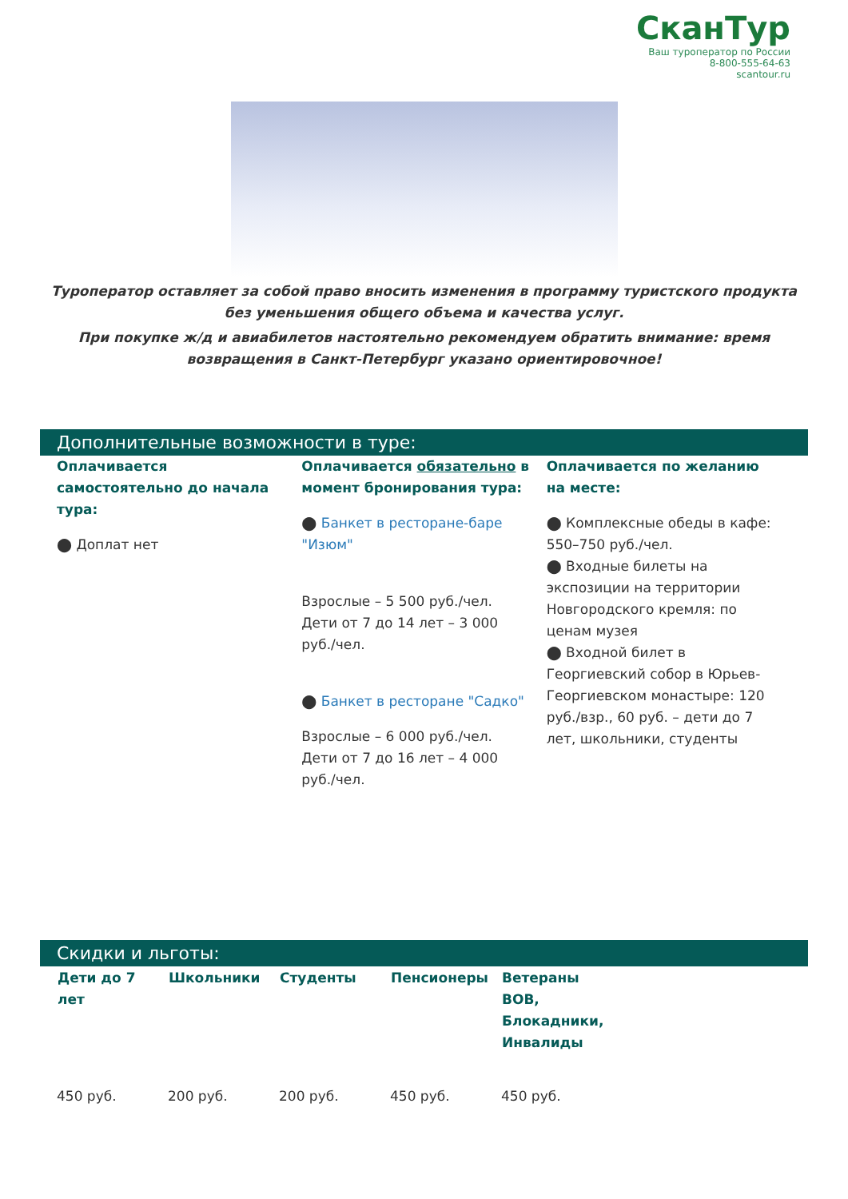СканТур
Ваш туроператор по России
8-800-555-64-63
scantour.ru
Туроператор оставляет за собой право вносить изменения в программу туристского продукта без уменьшения общего объема и качества услуг.
При покупке ж/д и авиабилетов настоятельно рекомендуем обратить внимание: время возвращения в Санкт-Петербург указано ориентировочное!
Дополнительные возможности в туре:
Оплачивается самостоятельно до начала тура:
⬤ Доплат нет
Оплачивается обязательно в момент бронирования тура:
⬤ Банкет в ресторане-баре "Изюм"
Взрослые – 5 500 руб./чел.
Дети от 7 до 14 лет – 3 000 руб./чел.
⬤ Банкет в ресторане "Садко"
Взрослые – 6 000 руб./чел.
Дети от 7 до 16 лет – 4 000 руб./чел.
Оплачивается по желанию на месте:
⬤ Комплексные обеды в кафе: 550–750 руб./чел.
⬤ Входные билеты на экспозиции на территории Новгородского кремля: по ценам музея
⬤ Входной билет в Георгиевский собор в Юрьев-Георгиевском монастыре: 120 руб./взр., 60 руб. – дети до 7 лет, школьники, студенты
Скидки и льготы:
| Дети до 7 лет | Школьники | Студенты | Пенсионеры | Ветераны ВОВ, Блокадники, Инвалиды |
| --- | --- | --- | --- | --- |
| 450 руб. | 200 руб. | 200 руб. | 450 руб. | 450 руб. |